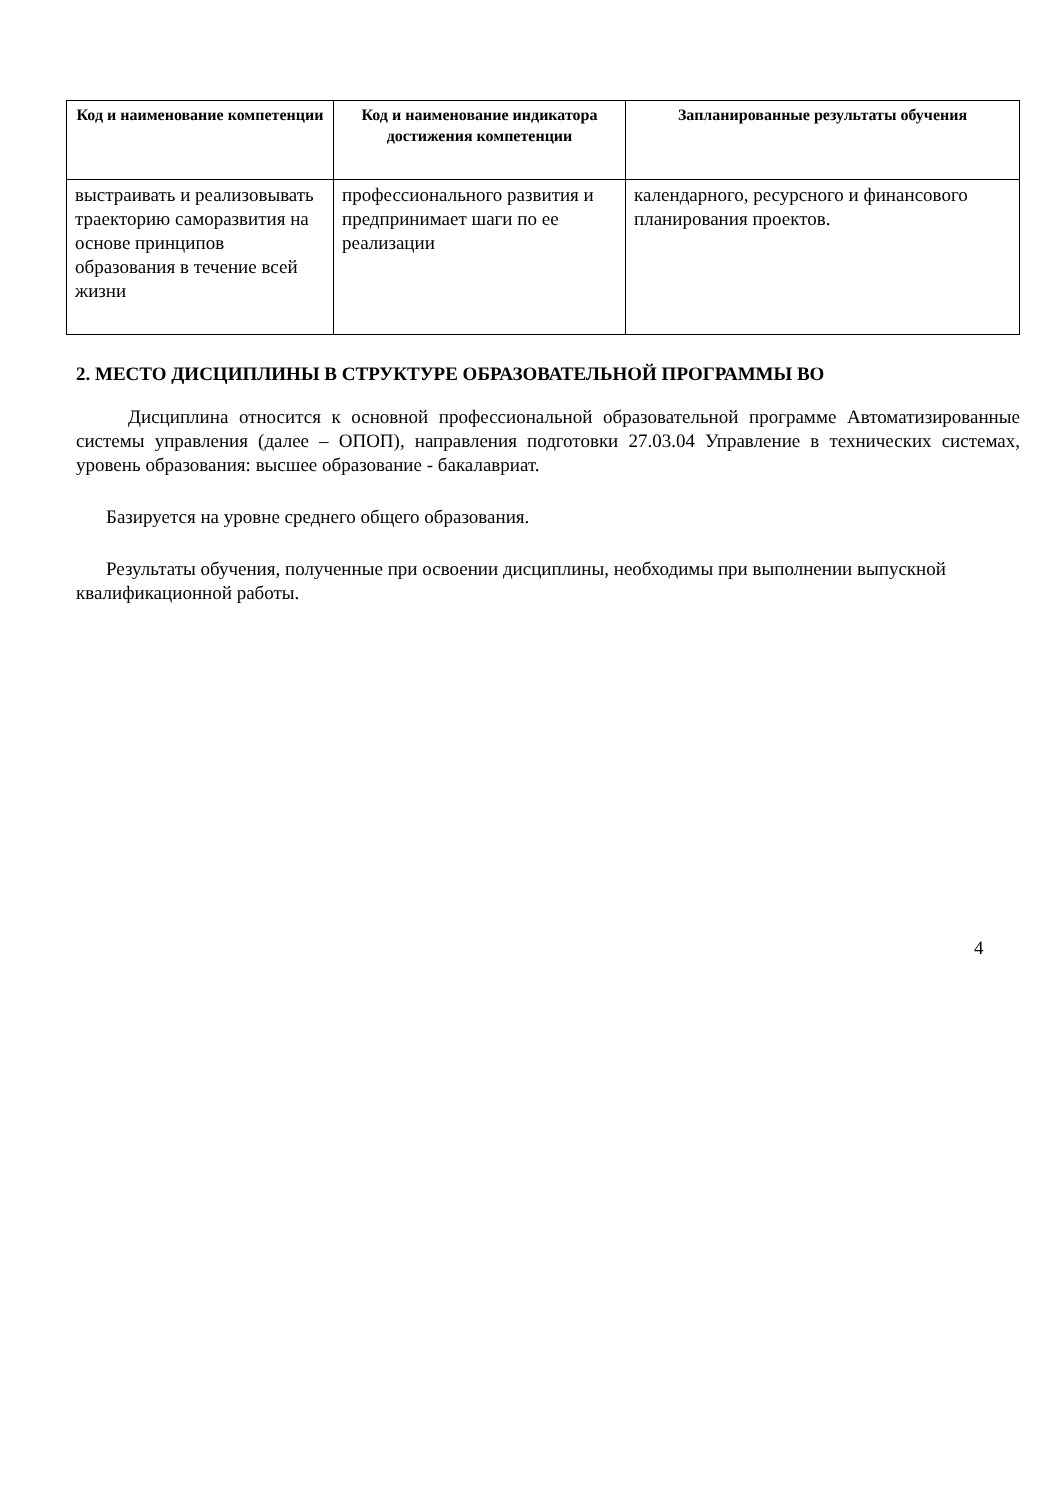| Код и наименование компетенции | Код и наименование индикатора достижения компетенции | Запланированные результаты обучения |
| --- | --- | --- |
| выстраивать и реализовывать траекторию саморазвития на основе принципов образования в течение всей жизни | профессионального развития и предпринимает шаги по ее реализации | календарного, ресурсного и финансового планирования проектов. |
2. МЕСТО ДИСЦИПЛИНЫ В СТРУКТУРЕ ОБРАЗОВАТЕЛЬНОЙ ПРОГРАММЫ ВО
Дисциплина относится к основной профессиональной образовательной программе Автоматизированные системы управления (далее – ОПОП), направления подготовки 27.03.04 Управление в технических системах, уровень образования: высшее образование - бакалавриат.
Базируется на уровне среднего общего образования.
Результаты обучения, полученные при освоении дисциплины, необходимы при выполнении выпускной квалификационной работы.
4